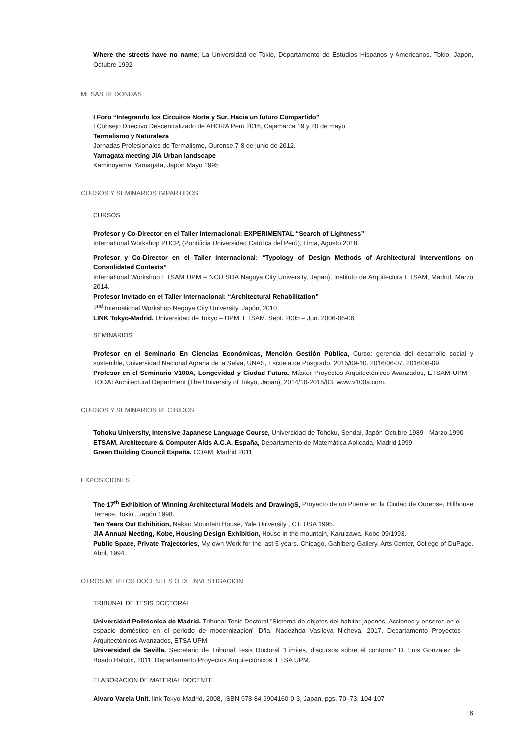Where the streets have no name; La Universidad de Tokio, Departamento de Estudios Hispanos y Americanos. Tokio, Japón, Octubre 1992.
MESAS REDONDAS
I Foro “Integrando los Circuitos Norte y Sur. Hacia un futuro Compartido”
I Consejo Directivo Descentralizado de AHORA Perú 2016, Cajamarca 19 y 20 de mayo.
Termalismo y Naturaleza
Jornadas Profesionales de Termalismo, Ourense,7-8 de junio de 2012.
Yamagata meeting JIA Urban landscape
Kaminoyama, Yamagata, Japón Mayo 1995
CURSOS Y SEMINARIOS IMPARTIDOS
CURSOS
Profesor y Co-Director en el Taller Internacional: EXPERIMENTAL “Search of Lightness”
International Workshop PUCP, (Pontificia Universidad Católica del Perú), Lima, Agosto 2018.
Profesor y Co-Director en el Taller Internacional: “Typology of Design Methods of Architectural Interventions on Consolidated Contexts”
International Workshop ETSAM UPM – NCU SDA Nagoya City University, Japan), Instituto de Arquitectura ETSAM, Madrid, Marzo 2014.
Profesor Invitado en el Taller Internacional: “Architectural Rehabilitation”
2<sup>nd</sup> International Workshop Nagoya City University, Japón, 2010
LINK Tokyo-Madrid, Universidad de Tokyo – UPM, ETSAM. Sept. 2005 – Jun. 2006-06-06
SEMINARIOS
Profesor en el Seminario En Ciencias Económicas, Mención Gestión Pública, Curso: gerencia del desarrollo social y sostenible, Universidad Nacional Agraria de la Selva, UNAS, Escuela de Posgrado, 2015/09-10. 2016/06-07. 2016/08-09.
Profesor en el Seminario V100A, Longevidad y Ciudad Futura. Máster Proyectos Arquitectónicos Avanzados, ETSAM UPM – TODAI Architectural Department (The University of Tokyo, Japan), 2014/10-2015/03. www.v100a.com.
CURSOS Y SEMINARIOS RECIBIDOS
Tohoku University, Intensive Japanese Language Course, Universidad de Tohoku, Sendai, Japón Octubre 1989 - Marzo 1990
ETSAM, Architecture & Computer Aids A.C.A. España, Departamento de Matemática Aplicada, Madrid 1999
Green Building Council España, COAM, Madrid 2011
EXPOSICIONES
The 17<sup>th</sup> Exhibition of Winning Architectural Models and DrawingS, Proyecto de un Puente en la Ciudad de Ourense, Hillhouse Terrace, Tokio , Japón 1998.
Ten Years Out Exhibition, Nakao Mountain House, Yale University , CT. USA 1995.
JIA Annual Meeting, Kobe, Housing Design Exhibition, House in the mountain, Karuizawa. Kobe 09/1993.
Public Space, Private Trajectories, My own Work for the last 5 years. Chicago, Gahlberg Gallery, Arts Center, College of DuPage. Abril, 1994.
OTROS MÉRITOS DOCENTES O DE INVESTIGACION
TRIBUNAL DE TESIS DOCTORAL
Universidad Politécnica de Madrid. Tribunal Tesis Doctoral "Sistema de objetos del habitar japonés. Acciones y enseres en el espacio doméstico en el periodo de modernización" Dña. Nadezhda Vasileva Nicheva, 2017, Departamento Proyectos Arquitectónicos Avanzados, ETSA UPM.
Universidad de Sevilla. Secretario de Tribunal Tesis Doctoral "Límites, discursos sobre el contorno" D. Luis Gonzalez de Boado Halcón, 2011, Departamento Proyectos Arquitectónicos, ETSA UPM.
ELABORACION DE MATERIAL DOCENTE
Alvaro Varela Unit. link Tokyo-Madrid, 2008, ISBN 978-84-9904160-0-3, Japan, pgs. 70–73, 104-107
6